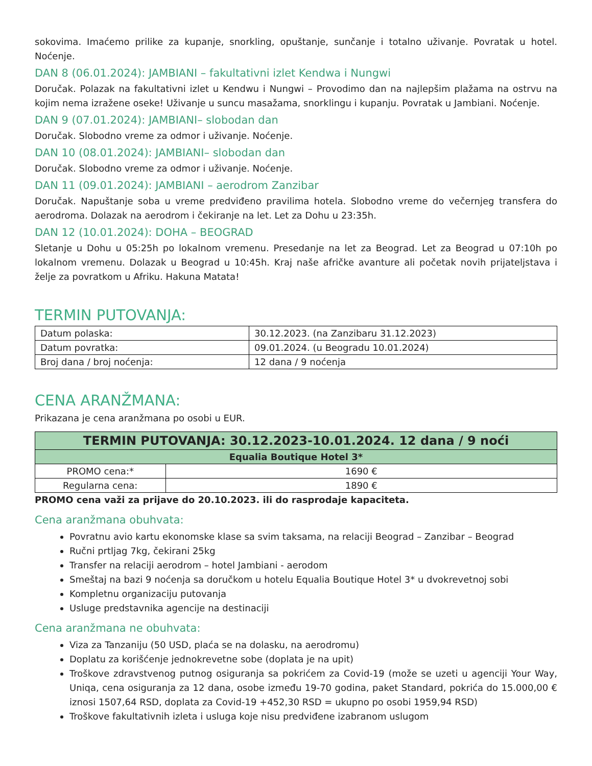sokovima. Imaćemo prilike za kupanje, snorkling, opuštanje, sunčanje i totalno uživanje. Povratak u hotel. Noćenje.
DAN 8 (06.01.2024): JAMBIANI – fakultativni izlet Kendwa i Nungwi
Doručak. Polazak na fakultativni izlet u Kendwu i Nungwi – Provodimo dan na najlepšim plažama na ostrvu na kojim nema izražene oseke! Uživanje u suncu masažama, snorklingu i kupanju. Povratak u Jambiani. Noćenje.
DAN 9 (07.01.2024): JAMBIANI– slobodan dan
Doručak. Slobodno vreme za odmor i uživanje. Noćenje.
DAN 10 (08.01.2024): JAMBIANI– slobodan dan
Doručak. Slobodno vreme za odmor i uživanje. Noćenje.
DAN 11 (09.01.2024): JAMBIANI – aerodrom Zanzibar
Doručak. Napuštanje soba u vreme predviđeno pravilima hotela. Slobodno vreme do večernjeg transfera do aerodroma. Dolazak na aerodrom i čekiranje na let. Let za Dohu u 23:35h.
DAN 12 (10.01.2024): DOHA – BEOGRAD
Sletanje u Dohu u 05:25h po lokalnom vremenu. Presedanje na let za Beograd. Let za Beograd u 07:10h po lokalnom vremenu. Dolazak u Beograd u 10:45h. Kraj naše afričke avanture ali početak novih prijateljstava i želje za povratkom u Afriku. Hakuna Matata!
TERMIN PUTOVANJA:
| Datum polaska: | 30.12.2023. (na Zanzibaru 31.12.2023) |
| Datum povratka: | 09.01.2024. (u Beogradu 10.01.2024) |
| Broj dana / broj noćenja: | 12 dana / 9 noćenja |
CENA ARANŽMANA:
Prikazana je cena aranžmana po osobi u EUR.
| TERMIN PUTOVANJA: 30.12.2023-10.01.2024. 12 dana / 9 noći | |
| --- | --- |
| Equalia Boutique Hotel 3* | |
| PROMO cena:* | 1690 € |
| Regularna cena: | 1890 € |
PROMO cena važi za prijave do 20.10.2023. ili do rasprodaje kapaciteta.
Cena aranžmana obuhvata:
Povratnu avio kartu ekonomske klase sa svim taksama, na relaciji Beograd – Zanzibar – Beograd
Ručni prtljag 7kg, čekirani 25kg
Transfer na relaciji aerodrom – hotel Jambiani - aerodom
Smeštaj na bazi 9 noćenja sa doručkom u hotelu Equalia Boutique Hotel 3* u dvokrevetnoj sobi
Kompletnu organizaciju putovanja
Usluge predstavnika agencije na destinaciji
Cena aranžmana ne obuhvata:
Viza za Tanzaniju (50 USD, plaća se na dolasku, na aerodromu)
Doplatu za korišćenje jednokrevetne sobe (doplata je na upit)
Troškove zdravstvenog putnog osiguranja sa pokrićem za Covid-19 (može se uzeti u agenciji Your Way, Uniqa, cena osiguranja za 12 dana, osobe između 19-70 godina, paket Standard, pokrića do 15.000,00 € iznosi 1507,64 RSD, doplata za Covid-19 +452,30 RSD = ukupno po osobi 1959,94 RSD)
Troškove fakultativnih izleta i usluga koje nisu predviđene izabranom uslugom